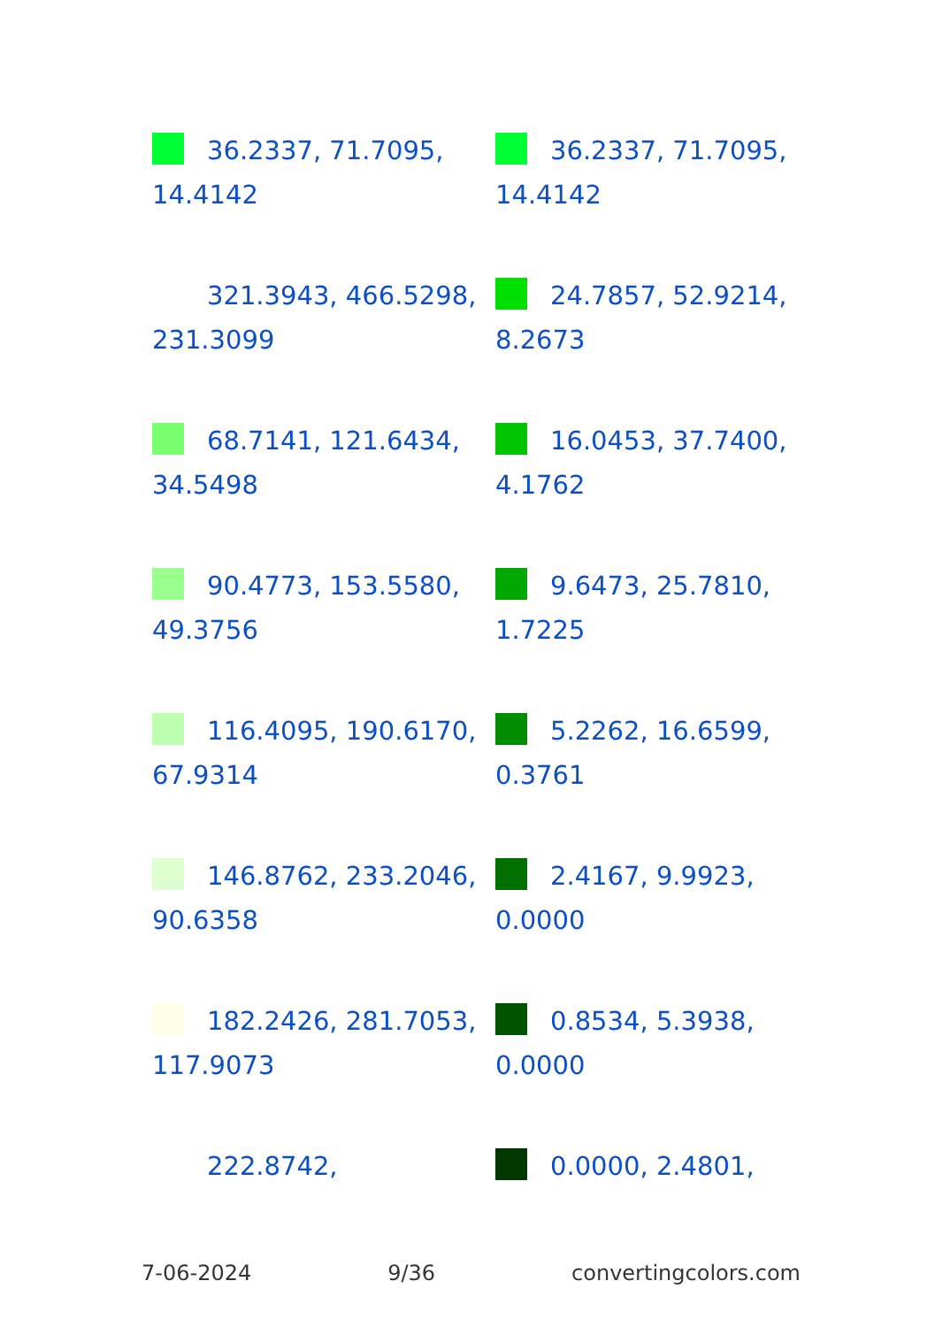36.2337, 71.7095, 14.4142
36.2337, 71.7095, 14.4142
321.3943, 466.5298, 231.3099
24.7857, 52.9214, 8.2673
68.7141, 121.6434, 34.5498
16.0453, 37.7400, 4.1762
90.4773, 153.5580, 49.3756
9.6473, 25.7810, 1.7225
116.4095, 190.6170, 67.9314
5.2262, 16.6599, 0.3761
146.8762, 233.2046, 90.6358
2.4167, 9.9923, 0.0000
182.2426, 281.7053, 117.9073
0.8534, 5.3938, 0.0000
222.8742,
0.0000, 2.4801,
7-06-2024 9/36 convertingcolors.com